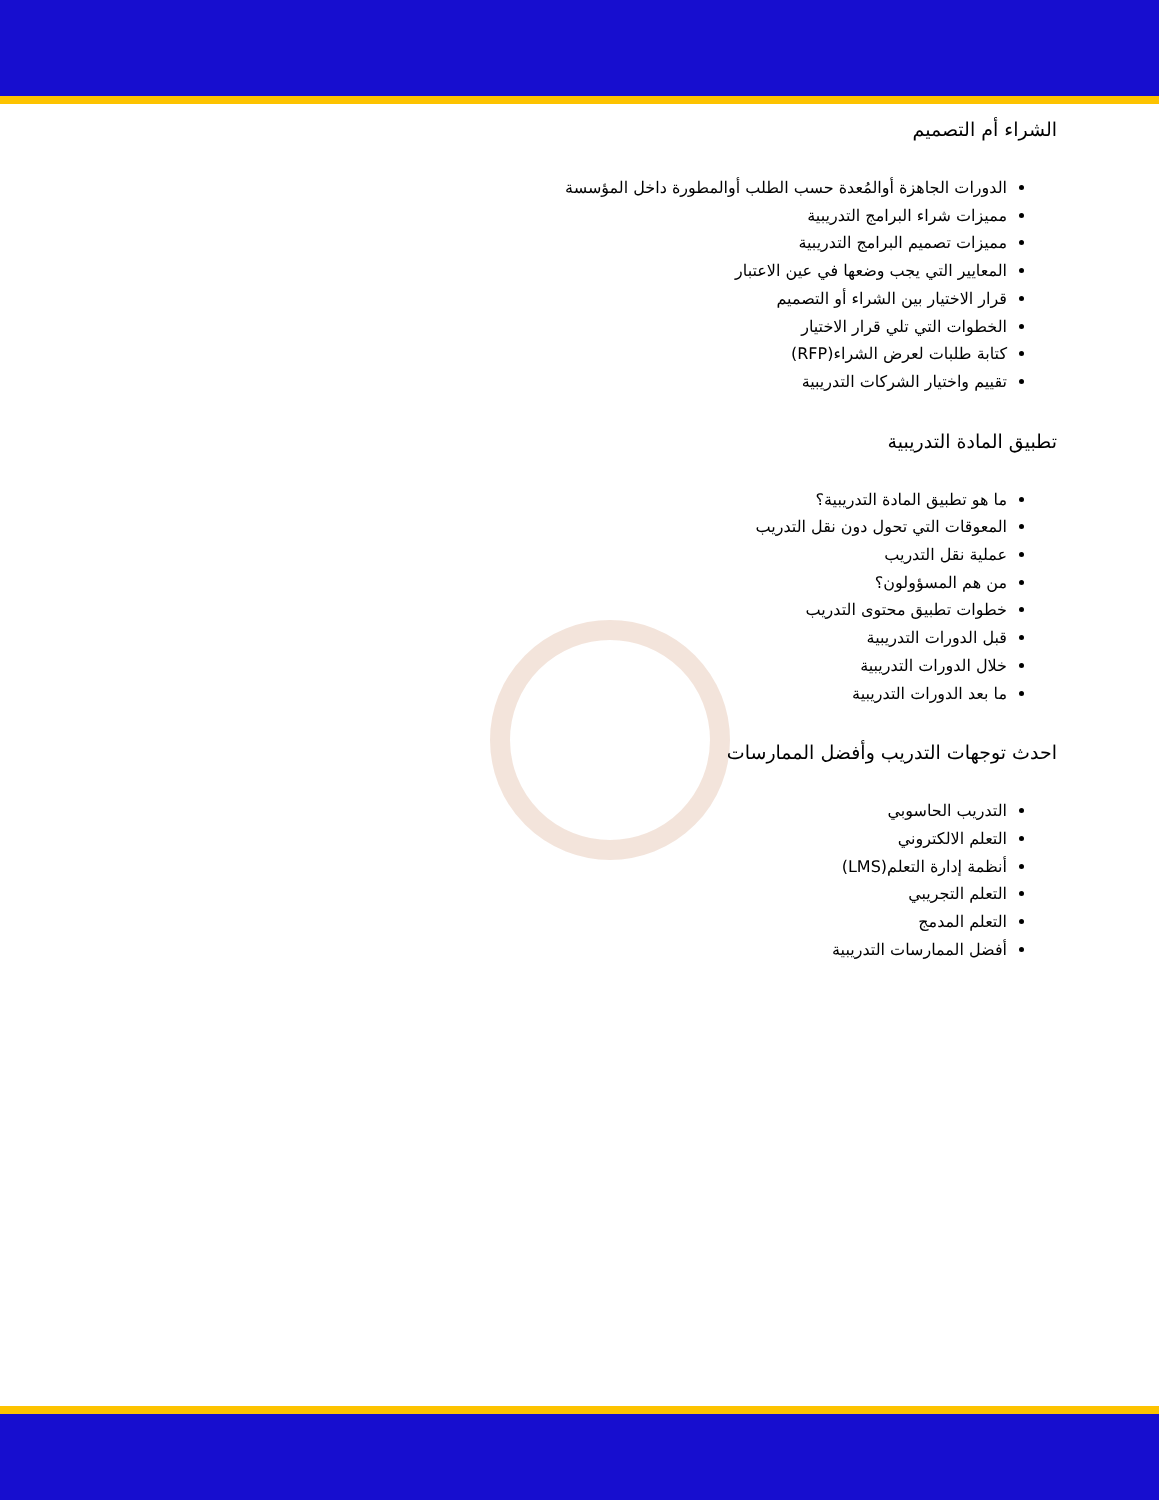الشراء أم التصميم
الدورات الجاهزة أوالمُعدة حسب الطلب أوالمطورة داخل المؤسسة
مميزات شراء البرامج التدريبية
مميزات تصميم البرامج التدريبية
المعايير التي يجب وضعها في عين الاعتبار
قرار الاختيار بين الشراء أو التصميم
الخطوات التي تلي قرار الاختيار
كتابة طلبات لعرض الشراء(RFP)
تقييم واختيار الشركات التدريبية
تطبيق المادة التدريبية
ما هو تطبيق المادة التدريبية؟
المعوقات التي تحول دون نقل التدريب
عملية نقل التدريب
من هم المسؤولون؟
خطوات تطبيق محتوى التدريب
قبل الدورات التدريبية
خلال الدورات التدريبية
ما بعد الدورات التدريبية
احدث توجهات التدريب وأفضل الممارسات
التدريب الحاسوبي
التعلم الالكتروني
أنظمة إدارة التعلم(LMS)
التعلم التجريبي
التعلم المدمج
أفضل الممارسات التدريبية